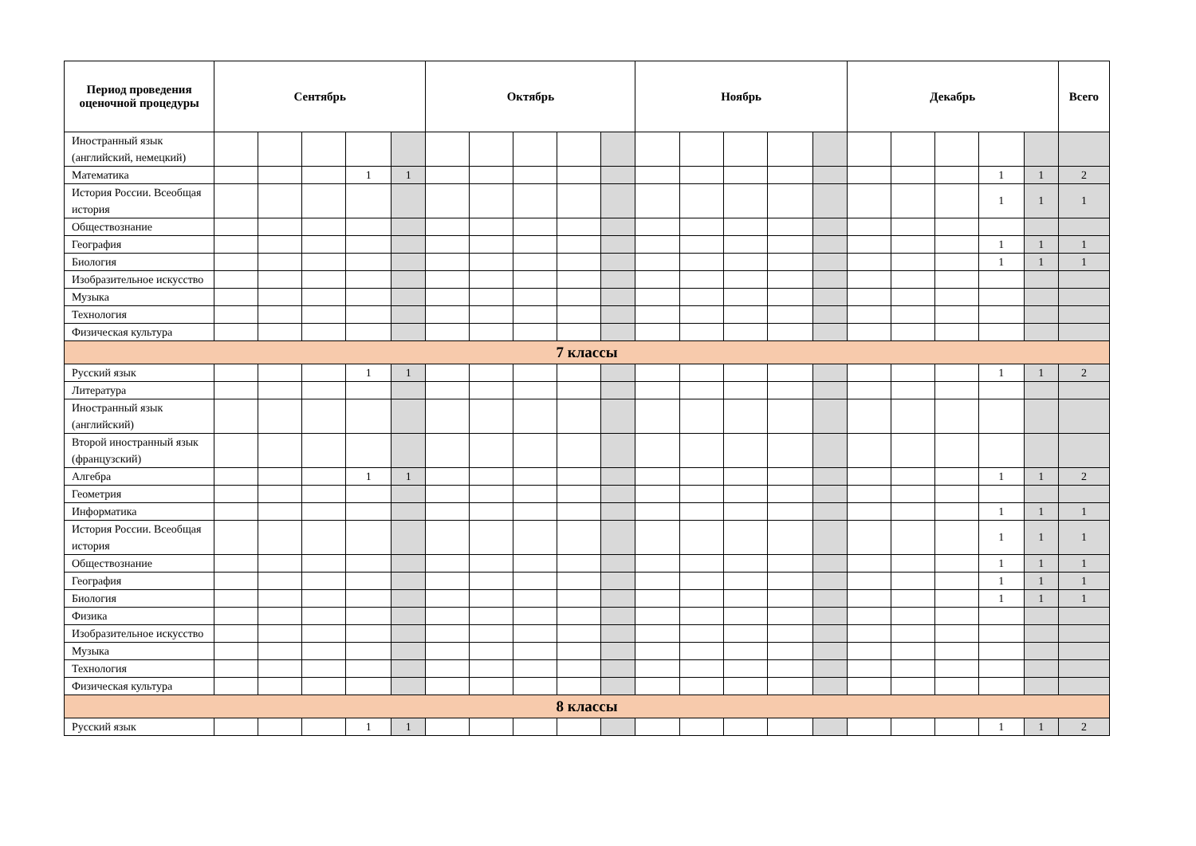| Период проведения оценочной процедуры | Сентябрь | | | | | Октябрь | | | | | Ноябрь | | | | | Декабрь | | | | | Всего |
| --- | --- | --- | --- | --- | --- | --- | --- | --- | --- | --- | --- | --- | --- | --- | --- | --- | --- | --- | --- | --- | --- |
| Иностранный язык (английский, немецкий) | | | | | | | | | | | | | | | | | | | | | |
| Математика | | | | 1 | 1 | | | | | | | | | | | | | | 1 | 1 | 2 |
| История России. Всеобщая история | | | | | | | | | | | | | | | | | | | 1 | 1 | 1 |
| Обществознание | | | | | | | | | | | | | | | | | | | | | |
| География | | | | | | | | | | | | | | | | | | | 1 | 1 | 1 |
| Биология | | | | | | | | | | | | | | | | | | | 1 | 1 | 1 |
| Изобразительное искусство | | | | | | | | | | | | | | | | | | | | | |
| Музыка | | | | | | | | | | | | | | | | | | | | | |
| Технология | | | | | | | | | | | | | | | | | | | | | |
| Физическая культура | | | | | | | | | | | | | | | | | | | | | |
| 7 классы | | | | | | | | | | | | | | | | | | | | | |
| Русский язык | | | | 1 | 1 | | | | | | | | | | | | | | 1 | 1 | 2 |
| Литература | | | | | | | | | | | | | | | | | | | | | |
| Иностранный язык (английский) | | | | | | | | | | | | | | | | | | | | | |
| Второй иностранный язык (французский) | | | | | | | | | | | | | | | | | | | | | |
| Алгебра | | | | 1 | 1 | | | | | | | | | | | | | | 1 | 1 | 2 |
| Геометрия | | | | | | | | | | | | | | | | | | | | | |
| Информатика | | | | | | | | | | | | | | | | | | | 1 | 1 | 1 |
| История России. Всеобщая история | | | | | | | | | | | | | | | | | | | 1 | 1 | 1 |
| Обществознание | | | | | | | | | | | | | | | | | | | 1 | 1 | 1 |
| География | | | | | | | | | | | | | | | | | | | 1 | 1 | 1 |
| Биология | | | | | | | | | | | | | | | | | | | 1 | 1 | 1 |
| Физика | | | | | | | | | | | | | | | | | | | | | |
| Изобразительное искусство | | | | | | | | | | | | | | | | | | | | | |
| Музыка | | | | | | | | | | | | | | | | | | | | | |
| Технология | | | | | | | | | | | | | | | | | | | | | |
| Физическая культура | | | | | | | | | | | | | | | | | | | | | |
| 8 классы | | | | | | | | | | | | | | | | | | | | | |
| Русский язык | | | | 1 | 1 | | | | | | | | | | | | | | 1 | 1 | 2 |